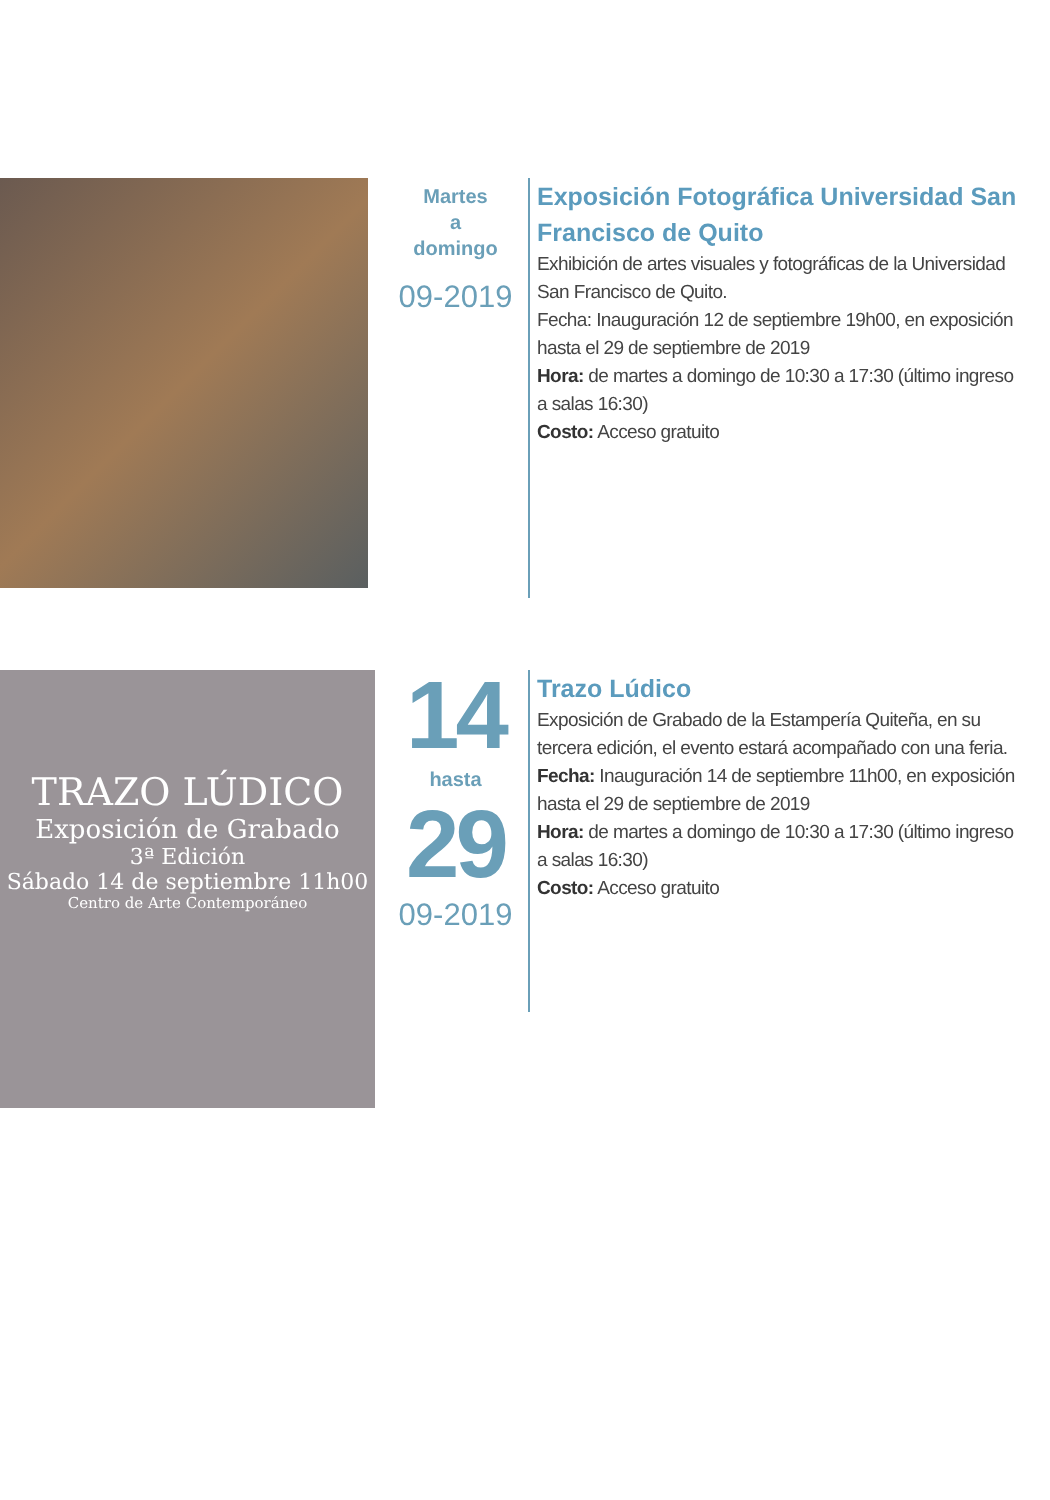Martes
a
domingo
09-2019
Exposición Fotográfica Universidad San Francisco de Quito
Exhibición de artes visuales y fotográficas de la Universidad San Francisco de Quito.
Fecha: Inauguración 12 de septiembre 19h00, en exposición hasta el 29 de septiembre de 2019
Hora: de martes a domingo de 10:30 a 17:30 (último ingreso a salas 16:30)
Costo: Acceso gratuito
TRAZO LÚDICO
Exposición de Grabado
3ª Edición
Sábado 14 de septiembre 11h00
Centro de Arte Contemporáneo
14
hasta
29
09-2019
Trazo Lúdico
Exposición de Grabado de la Estampería Quiteña, en su tercera edición, el evento estará acompañado con una feria.
Fecha: Inauguración 14 de septiembre 11h00, en exposición hasta el 29 de septiembre de 2019
Hora: de martes a domingo de 10:30 a 17:30 (último ingreso a salas 16:30)
Costo: Acceso gratuito